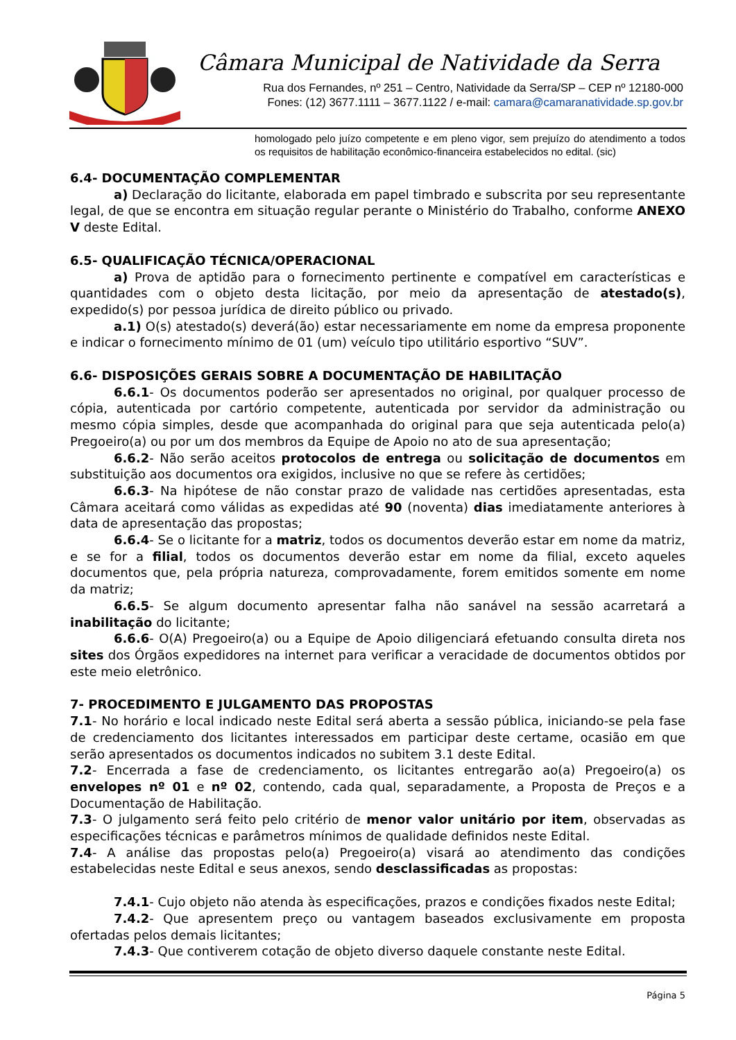Câmara Municipal de Natividade da Serra
Rua dos Fernandes, nº 251 – Centro, Natividade da Serra/SP – CEP nº 12180-000
Fones: (12) 3677.1111 – 3677.1122 / e-mail: camara@camaranatividade.sp.gov.br
homologado pelo juízo competente e em pleno vigor, sem prejuízo do atendimento a todos os requisitos de habilitação econômico-financeira estabelecidos no edital. (sic)
6.4- DOCUMENTAÇÃO COMPLEMENTAR
a) Declaração do licitante, elaborada em papel timbrado e subscrita por seu representante legal, de que se encontra em situação regular perante o Ministério do Trabalho, conforme ANEXO V deste Edital.
6.5- QUALIFICAÇÃO TÉCNICA/OPERACIONAL
a) Prova de aptidão para o fornecimento pertinente e compatível em características e quantidades com o objeto desta licitação, por meio da apresentação de atestado(s), expedido(s) por pessoa jurídica de direito público ou privado.
a.1) O(s) atestado(s) deverá(ão) estar necessariamente em nome da empresa proponente e indicar o fornecimento mínimo de 01 (um) veículo tipo utilitário esportivo “SUV”.
6.6- DISPOSIÇÕES GERAIS SOBRE A DOCUMENTAÇÃO DE HABILITAÇÃO
6.6.1- Os documentos poderão ser apresentados no original, por qualquer processo de cópia, autenticada por cartório competente, autenticada por servidor da administração ou mesmo cópia simples, desde que acompanhada do original para que seja autenticada pelo(a) Pregoeiro(a) ou por um dos membros da Equipe de Apoio no ato de sua apresentação;
6.6.2- Não serão aceitos protocolos de entrega ou solicitação de documentos em substituição aos documentos ora exigidos, inclusive no que se refere às certidões;
6.6.3- Na hipótese de não constar prazo de validade nas certidões apresentadas, esta Câmara aceitará como válidas as expedidas até 90 (noventa) dias imediatamente anteriores à data de apresentação das propostas;
6.6.4- Se o licitante for a matriz, todos os documentos deverão estar em nome da matriz, e se for a filial, todos os documentos deverão estar em nome da filial, exceto aqueles documentos que, pela própria natureza, comprovadamente, forem emitidos somente em nome da matriz;
6.6.5- Se algum documento apresentar falha não sanável na sessão acarretará a inabilitação do licitante;
6.6.6- O(A) Pregoeiro(a) ou a Equipe de Apoio diligenciará efetuando consulta direta nos sites dos Órgãos expedidores na internet para verificar a veracidade de documentos obtidos por este meio eletrônico.
7- PROCEDIMENTO E JULGAMENTO DAS PROPOSTAS
7.1- No horário e local indicado neste Edital será aberta a sessão pública, iniciando-se pela fase de credenciamento dos licitantes interessados em participar deste certame, ocasião em que serão apresentados os documentos indicados no subitem 3.1 deste Edital.
7.2- Encerrada a fase de credenciamento, os licitantes entregarão ao(a) Pregoeiro(a) os envelopes nº 01 e nº 02, contendo, cada qual, separadamente, a Proposta de Preços e a Documentação de Habilitação.
7.3- O julgamento será feito pelo critério de menor valor unitário por item, observadas as especificações técnicas e parâmetros mínimos de qualidade definidos neste Edital.
7.4- A análise das propostas pelo(a) Pregoeiro(a) visará ao atendimento das condições estabelecidas neste Edital e seus anexos, sendo desclassificadas as propostas:
7.4.1- Cujo objeto não atenda às especificações, prazos e condições fixados neste Edital;
7.4.2- Que apresentem preço ou vantagem baseados exclusivamente em proposta ofertadas pelos demais licitantes;
7.4.3- Que contiverem cotação de objeto diverso daquele constante neste Edital.
Página 5